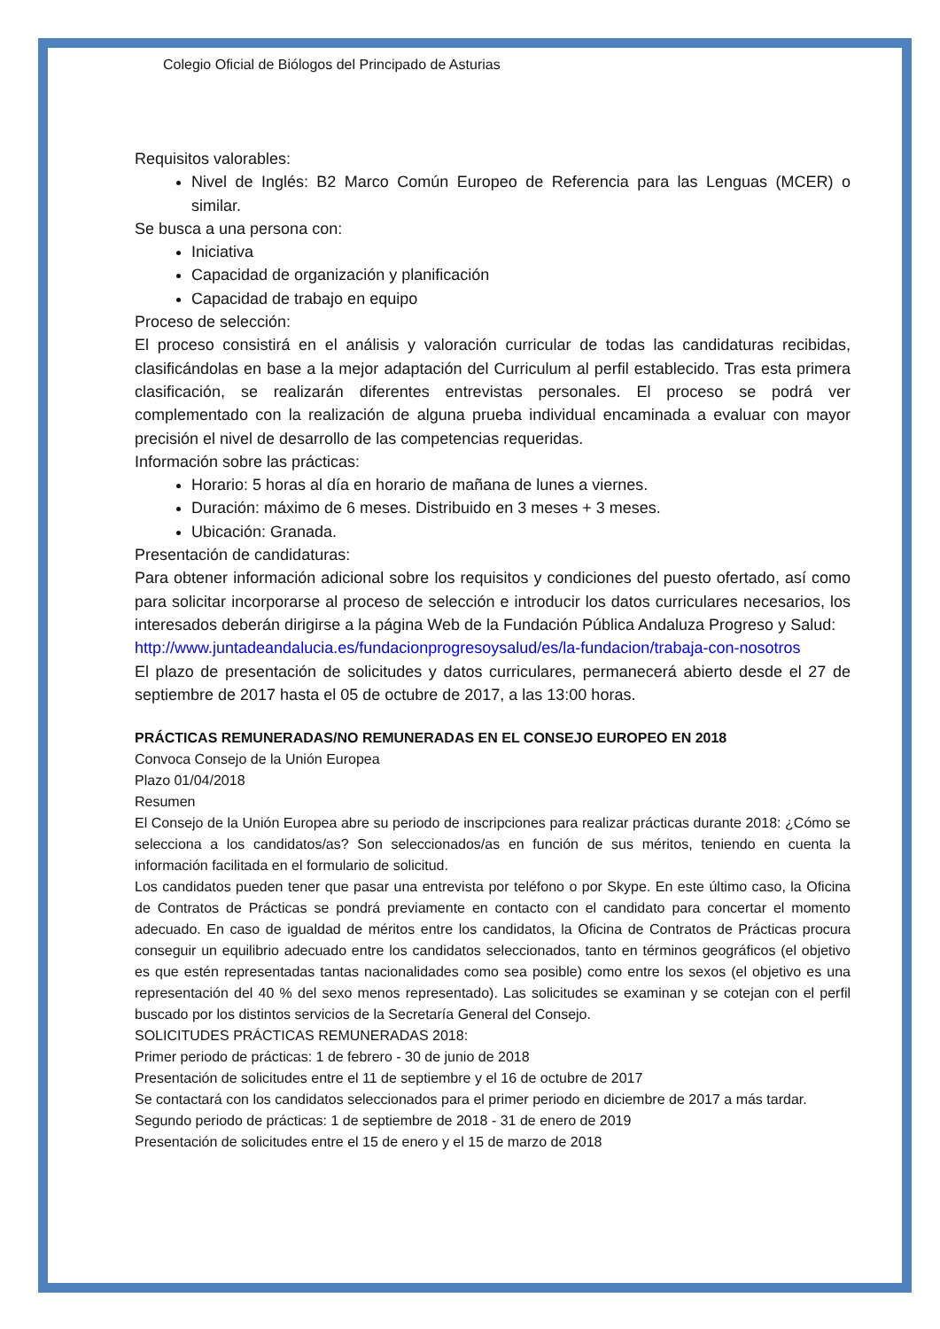Colegio Oficial de Biólogos del Principado de Asturias
Requisitos valorables:
Nivel de Inglés: B2 Marco Común Europeo de Referencia para las Lenguas (MCER) o similar.
Se busca a una persona con:
Iniciativa
Capacidad de organización y planificación
Capacidad de trabajo en equipo
Proceso de selección:
El proceso consistirá en el análisis y valoración curricular de todas las candidaturas recibidas, clasificándolas en base a la mejor adaptación del Curriculum al perfil establecido. Tras esta primera clasificación, se realizarán diferentes entrevistas personales. El proceso se podrá ver complementado con la realización de alguna prueba individual encaminada a evaluar con mayor precisión el nivel de desarrollo de las competencias requeridas.
Información sobre las prácticas:
Horario: 5 horas al día en horario de mañana de lunes a viernes.
Duración: máximo de 6 meses. Distribuido en 3 meses + 3 meses.
Ubicación: Granada.
Presentación de candidaturas:
Para obtener información adicional sobre los requisitos y condiciones del puesto ofertado, así como para solicitar incorporarse al proceso de selección e introducir los datos curriculares necesarios, los interesados deberán dirigirse a la página Web de la Fundación Pública Andaluza Progreso y Salud:
http://www.juntadeandalucia.es/fundacionprogresoysalud/es/la-fundacion/trabaja-con-nosotros
El plazo de presentación de solicitudes y datos curriculares, permanecerá abierto desde el 27 de septiembre de 2017 hasta el 05 de octubre de 2017, a las 13:00 horas.
PRÁCTICAS REMUNERADAS/NO REMUNERADAS EN EL CONSEJO EUROPEO EN 2018
Convoca Consejo de la Unión Europea
Plazo 01/04/2018
Resumen
El Consejo de la Unión Europea abre su periodo de inscripciones para realizar prácticas durante 2018: ¿Cómo se selecciona a los candidatos/as? Son seleccionados/as en función de sus méritos, teniendo en cuenta la información facilitada en el formulario de solicitud.
Los candidatos pueden tener que pasar una entrevista por teléfono o por Skype. En este último caso, la Oficina de Contratos de Prácticas se pondrá previamente en contacto con el candidato para concertar el momento adecuado. En caso de igualdad de méritos entre los candidatos, la Oficina de Contratos de Prácticas procura conseguir un equilibrio adecuado entre los candidatos seleccionados, tanto en términos geográficos (el objetivo es que estén representadas tantas nacionalidades como sea posible) como entre los sexos (el objetivo es una representación del 40 % del sexo menos representado). Las solicitudes se examinan y se cotejan con el perfil buscado por los distintos servicios de la Secretaría General del Consejo.
SOLICITUDES PRÁCTICAS REMUNERADAS 2018:
Primer periodo de prácticas: 1 de febrero - 30 de junio de 2018
Presentación de solicitudes entre el 11 de septiembre y el 16 de octubre de 2017
Se contactará con los candidatos seleccionados para el primer periodo en diciembre de 2017 a más tardar.
Segundo periodo de prácticas: 1 de septiembre de 2018 - 31 de enero de 2019
Presentación de solicitudes entre el 15 de enero y el 15 de marzo de 2018